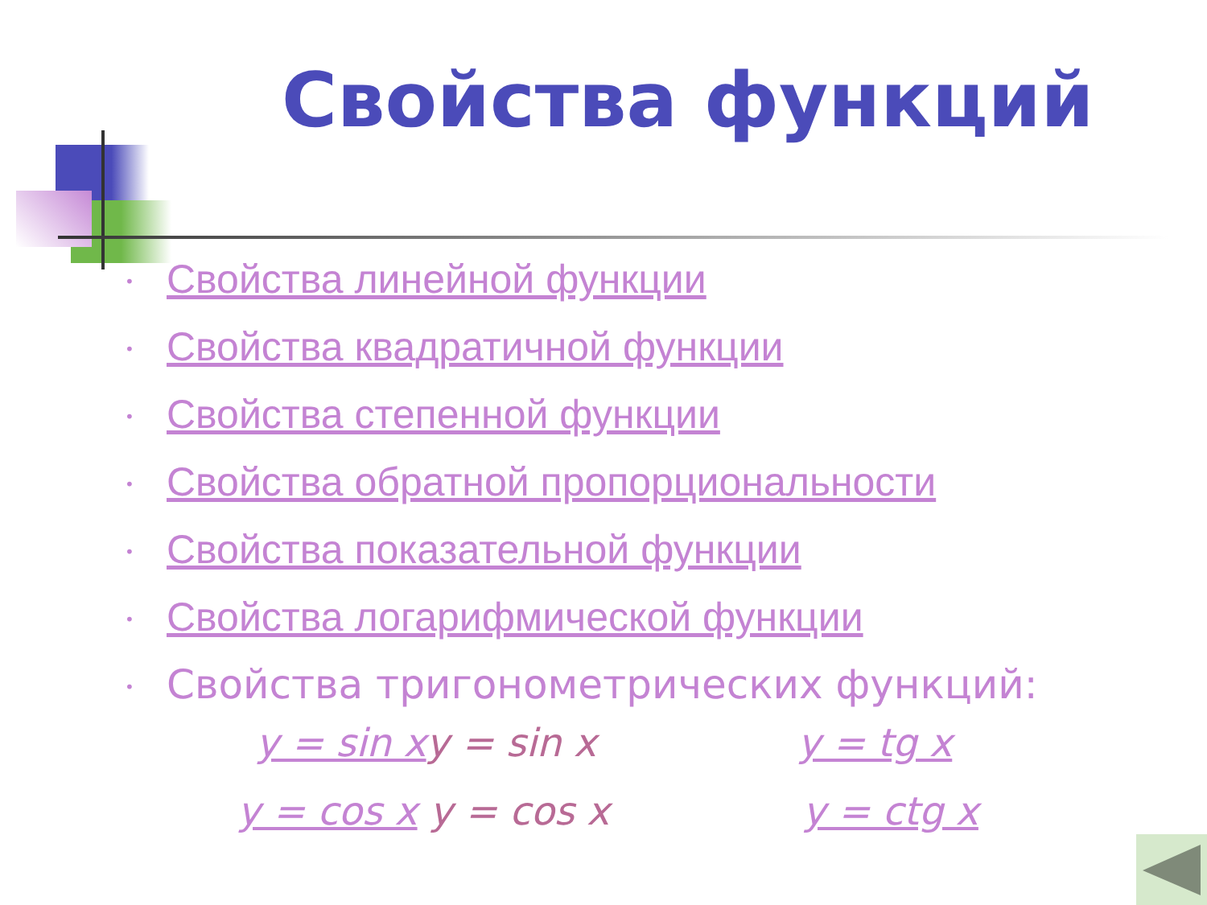Свойства функций
• Свойства линейной функции
• Свойства квадратичной функции
• Свойства степенной функции
• Свойства обратной пропорциональности
• Свойства показательной функции
• Свойства логарифмической функции
• Свойства тригонометрических функций:
y = sin x y = sin x y = tg x
y = cos x y = cos x y = ctg x